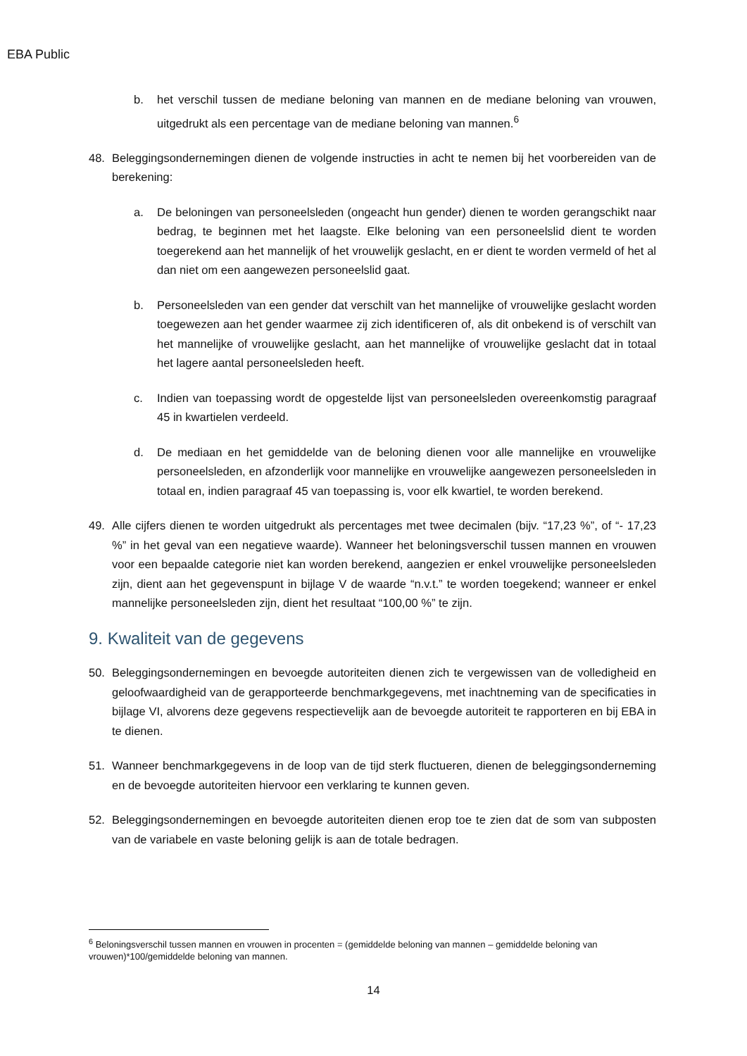EBA Public
b. het verschil tussen de mediane beloning van mannen en de mediane beloning van vrouwen, uitgedrukt als een percentage van de mediane beloning van mannen.<sup>6</sup>
48. Beleggingsondernemingen dienen de volgende instructies in acht te nemen bij het voorbereiden van de berekening:
a. De beloningen van personeelsleden (ongeacht hun gender) dienen te worden gerangschikt naar bedrag, te beginnen met het laagste. Elke beloning van een personeelslid dient te worden toegerekend aan het mannelijk of het vrouwelijk geslacht, en er dient te worden vermeld of het al dan niet om een aangewezen personeelslid gaat.
b. Personeelsleden van een gender dat verschilt van het mannelijke of vrouwelijke geslacht worden toegewezen aan het gender waarmee zij zich identificeren of, als dit onbekend is of verschilt van het mannelijke of vrouwelijke geslacht, aan het mannelijke of vrouwelijke geslacht dat in totaal het lagere aantal personeelsleden heeft.
c. Indien van toepassing wordt de opgestelde lijst van personeelsleden overeenkomstig paragraaf 45 in kwartielen verdeeld.
d. De mediaan en het gemiddelde van de beloning dienen voor alle mannelijke en vrouwelijke personeelsleden, en afzonderlijk voor mannelijke en vrouwelijke aangewezen personeelsleden in totaal en, indien paragraaf 45 van toepassing is, voor elk kwartiel, te worden berekend.
49. Alle cijfers dienen te worden uitgedrukt als percentages met twee decimalen (bijv. “17,23 %”, of “- 17,23 %” in het geval van een negatieve waarde). Wanneer het beloningsverschil tussen mannen en vrouwen voor een bepaalde categorie niet kan worden berekend, aangezien er enkel vrouwelijke personeelsleden zijn, dient aan het gegevenspunt in bijlage V de waarde “n.v.t.” te worden toegekend; wanneer er enkel mannelijke personeelsleden zijn, dient het resultaat “100,00 %” te zijn.
9. Kwaliteit van de gegevens
50. Beleggingsondernemingen en bevoegde autoriteiten dienen zich te vergewissen van de volledigheid en geloofwaardigheid van de gerapporteerde benchmarkgegevens, met inachtneming van de specificaties in bijlage VI, alvorens deze gegevens respectievelijk aan de bevoegde autoriteit te rapporteren en bij EBA in te dienen.
51. Wanneer benchmarkgegevens in de loop van de tijd sterk fluctueren, dienen de beleggingsonderneming en de bevoegde autoriteiten hiervoor een verklaring te kunnen geven.
52. Beleggingsondernemingen en bevoegde autoriteiten dienen erop toe te zien dat de som van subposten van de variabele en vaste beloning gelijk is aan de totale bedragen.
<sup>6</sup> Beloningsverschil tussen mannen en vrouwen in procenten = (gemiddelde beloning van mannen – gemiddelde beloning van vrouwen)*100/gemiddelde beloning van mannen.
14